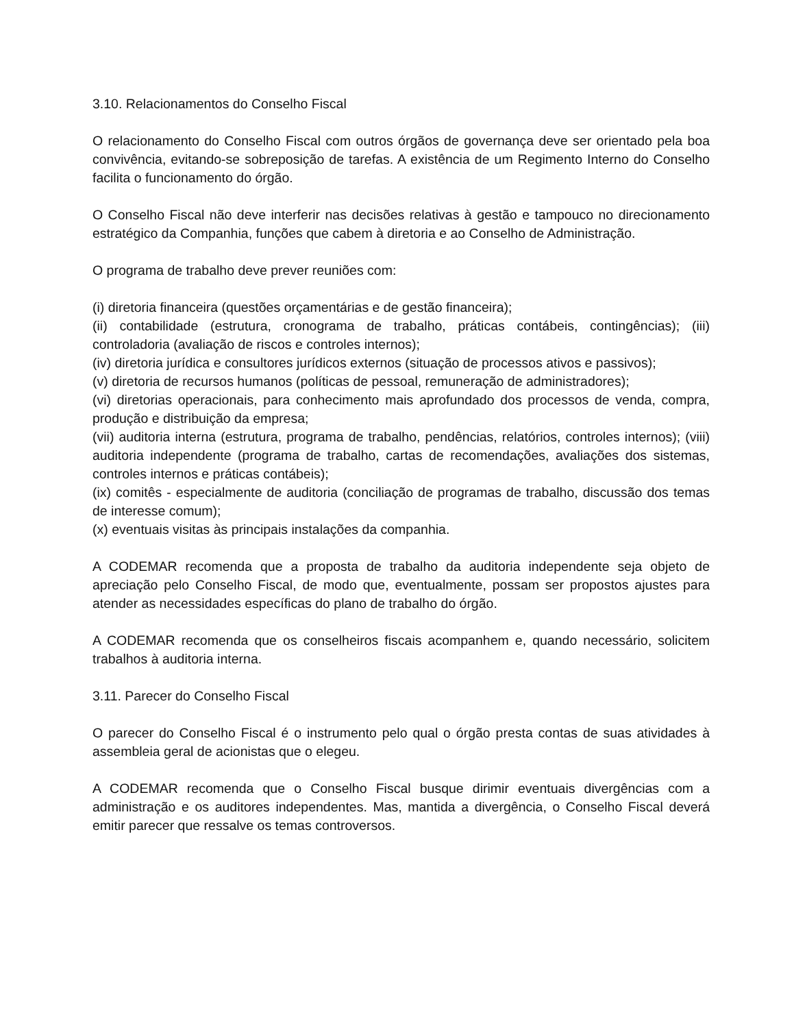3.10. Relacionamentos do Conselho Fiscal
O relacionamento do Conselho Fiscal com outros órgãos de governança deve ser orientado pela boa convivência, evitando-se sobreposição de tarefas. A existência de um Regimento Interno do Conselho facilita o funcionamento do órgão.
O Conselho Fiscal não deve interferir nas decisões relativas à gestão e tampouco no direcionamento estratégico da Companhia, funções que cabem à diretoria e ao Conselho de Administração.
O programa de trabalho deve prever reuniões com:
(i) diretoria financeira (questões orçamentárias e de gestão financeira);
(ii) contabilidade (estrutura, cronograma de trabalho, práticas contábeis, contingências); (iii) controladoria (avaliação de riscos e controles internos);
(iv) diretoria jurídica e consultores jurídicos externos (situação de processos ativos e passivos);
(v) diretoria de recursos humanos (políticas de pessoal, remuneração de administradores);
(vi) diretorias operacionais, para conhecimento mais aprofundado dos processos de venda, compra, produção e distribuição da empresa;
(vii) auditoria interna (estrutura, programa de trabalho, pendências, relatórios, controles internos); (viii) auditoria independente (programa de trabalho, cartas de recomendações, avaliações dos sistemas, controles internos e práticas contábeis);
(ix) comitês - especialmente de auditoria (conciliação de programas de trabalho, discussão dos temas de interesse comum);
(x) eventuais visitas às principais instalações da companhia.
A CODEMAR recomenda que a proposta de trabalho da auditoria independente seja objeto de apreciação pelo Conselho Fiscal, de modo que, eventualmente, possam ser propostos ajustes para atender as necessidades específicas do plano de trabalho do órgão.
A CODEMAR recomenda que os conselheiros fiscais acompanhem e, quando necessário, solicitem trabalhos à auditoria interna.
3.11. Parecer do Conselho Fiscal
O parecer do Conselho Fiscal é o instrumento pelo qual o órgão presta contas de suas atividades à assembleia geral de acionistas que o elegeu.
A CODEMAR recomenda que o Conselho Fiscal busque dirimir eventuais divergências com a administração e os auditores independentes. Mas, mantida a divergência, o Conselho Fiscal deverá emitir parecer que ressalve os temas controversos.